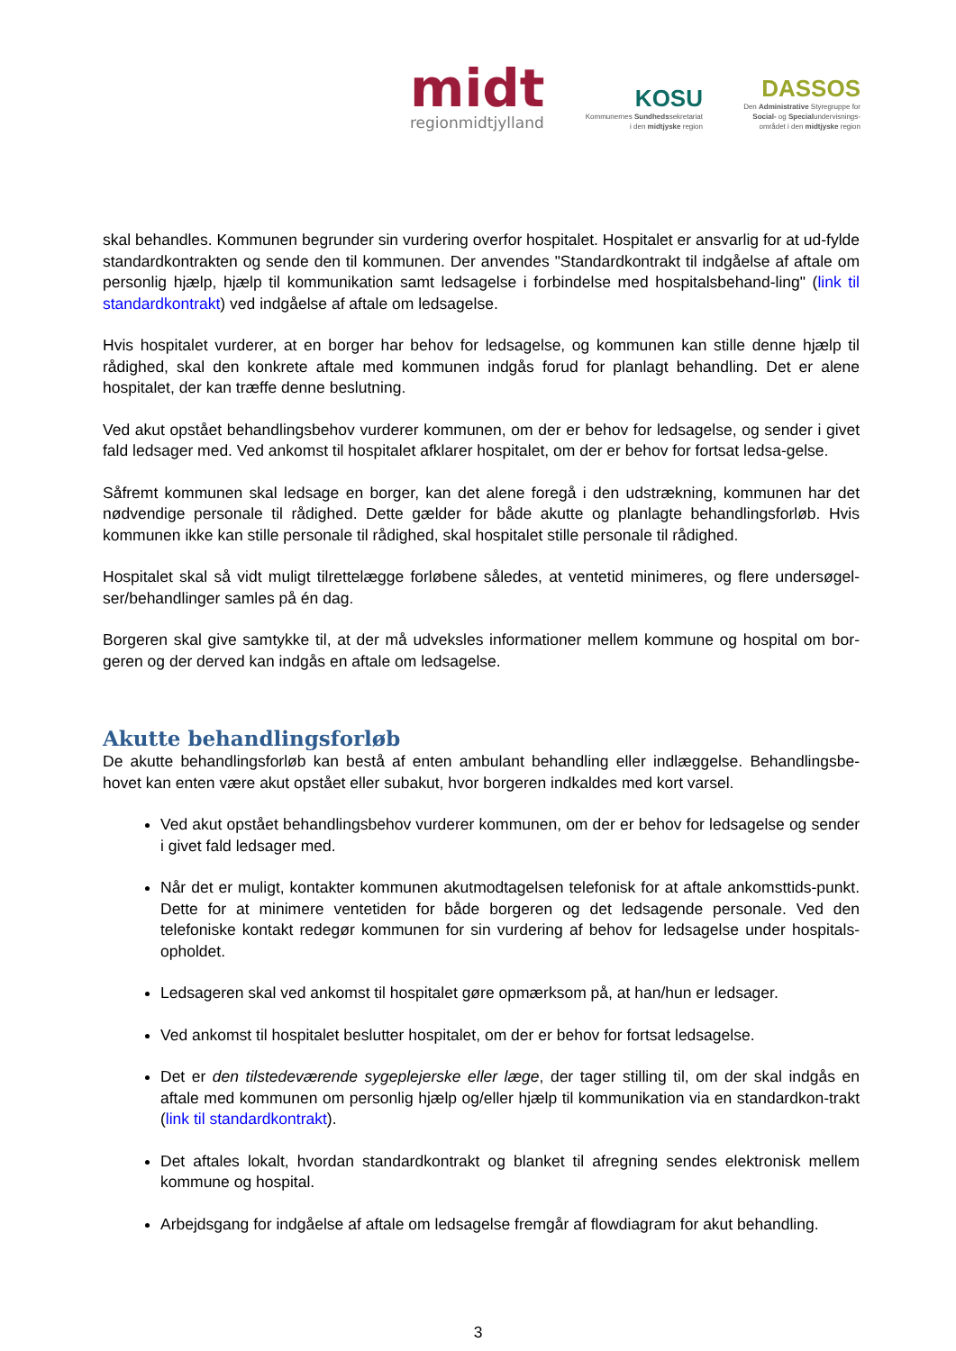midt
regionmidtjylland
KOSU
Kommunernes Sundhedssekretariat
i den midtjyske region
DASSOS
Den Administrative Styregruppe for
Social- og Specialundervisnings-
området i den midtjyske region
skal behandles. Kommunen begrunder sin vurdering overfor hospitalet. Hospitalet er ansvarlig for at ud-fylde standardkontrakten og sende den til kommunen. Der anvendes "Standardkontrakt til indgåelse af aftale om personlig hjælp, hjælp til kommunikation samt ledsagelse i forbindelse med hospitalsbehand-ling" (link til standardkontrakt) ved indgåelse af aftale om ledsagelse.
Hvis hospitalet vurderer, at en borger har behov for ledsagelse, og kommunen kan stille denne hjælp til rådighed, skal den konkrete aftale med kommunen indgås forud for planlagt behandling. Det er alene hospitalet, der kan træffe denne beslutning.
Ved akut opstået behandlingsbehov vurderer kommunen, om der er behov for ledsagelse, og sender i givet fald ledsager med. Ved ankomst til hospitalet afklarer hospitalet, om der er behov for fortsat ledsa-gelse.
Såfremt kommunen skal ledsage en borger, kan det alene foregå i den udstrækning, kommunen har det nødvendige personale til rådighed. Dette gælder for både akutte og planlagte behandlingsforløb. Hvis kommunen ikke kan stille personale til rådighed, skal hospitalet stille personale til rådighed.
Hospitalet skal så vidt muligt tilrettelægge forløbene således, at ventetid minimeres, og flere undersøgel-ser/behandlinger samles på én dag.
Borgeren skal give samtykke til, at der må udveksles informationer mellem kommune og hospital om bor-geren og der derved kan indgås en aftale om ledsagelse.
Akutte behandlingsforløb
De akutte behandlingsforløb kan bestå af enten ambulant behandling eller indlæggelse. Behandlingsbe-hovet kan enten være akut opstået eller subakut, hvor borgeren indkaldes med kort varsel.
Ved akut opstået behandlingsbehov vurderer kommunen, om der er behov for ledsagelse og sender i givet fald ledsager med.
Når det er muligt, kontakter kommunen akutmodtagelsen telefonisk for at aftale ankomsttids-punkt. Dette for at minimere ventetiden for både borgeren og det ledsagende personale. Ved den telefoniske kontakt redegør kommunen for sin vurdering af behov for ledsagelse under hospitals-opholdet.
Ledsageren skal ved ankomst til hospitalet gøre opmærksom på, at han/hun er ledsager.
Ved ankomst til hospitalet beslutter hospitalet, om der er behov for fortsat ledsagelse.
Det er den tilstedeværende sygeplejerske eller læge, der tager stilling til, om der skal indgås en aftale med kommunen om personlig hjælp og/eller hjælp til kommunikation via en standardkon-trakt (link til standardkontrakt).
Det aftales lokalt, hvordan standardkontrakt og blanket til afregning sendes elektronisk mellem kommune og hospital.
Arbejdsgang for indgåelse af aftale om ledsagelse fremgår af flowdiagram for akut behandling.
3